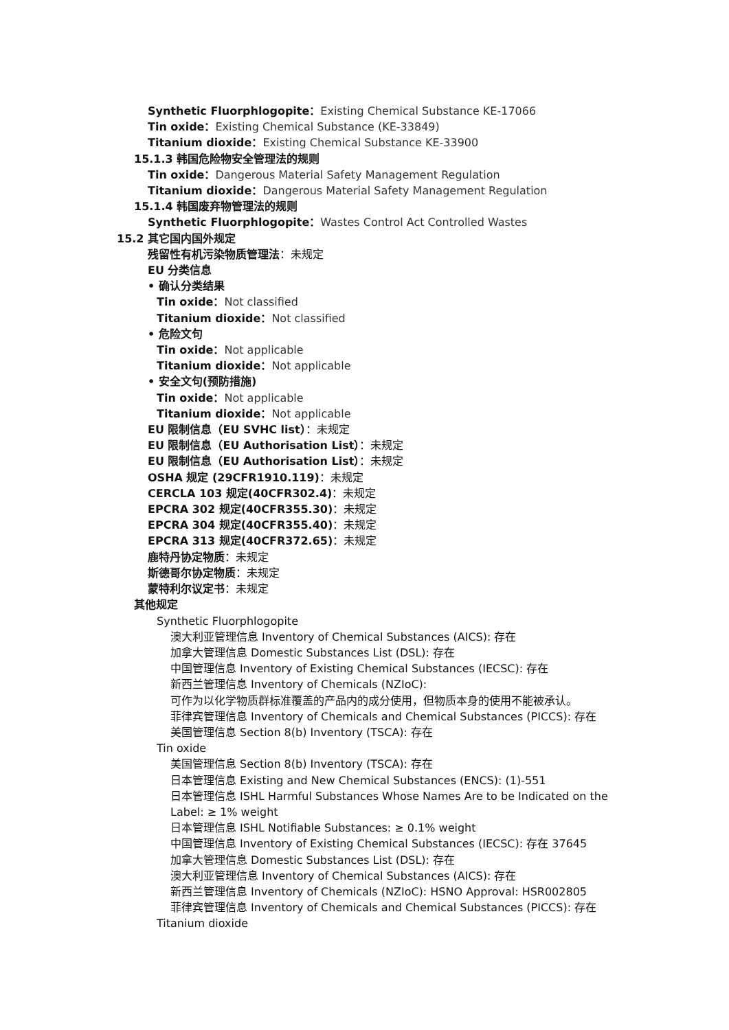Synthetic Fluorphlogopite：Existing Chemical Substance KE-17066
Tin oxide：Existing Chemical Substance (KE-33849)
Titanium dioxide：Existing Chemical Substance KE-33900
15.1.3 韩国危险物安全管理法的规则
Tin oxide：Dangerous Material Safety Management Regulation
Titanium dioxide：Dangerous Material Safety Management Regulation
15.1.4 韩国废弃物管理法的规则
Synthetic Fluorphlogopite：Wastes Control Act Controlled Wastes
15.2 其它国内国外规定
残留性有机污染物质管理法：未规定
EU 分类信息
• 确认分类结果
Tin oxide：Not classified
Titanium dioxide：Not classified
• 危险文句
Tin oxide：Not applicable
Titanium dioxide：Not applicable
• 安全文句(预防措施)
Tin oxide：Not applicable
Titanium dioxide：Not applicable
EU 限制信息（EU SVHC list）：未规定
EU 限制信息（EU Authorisation List）：未规定
EU 限制信息（EU Authorisation List）：未规定
OSHA 规定 (29CFR1910.119)：未规定
CERCLA 103 规定(40CFR302.4)：未规定
EPCRA 302 规定(40CFR355.30)：未规定
EPCRA 304 规定(40CFR355.40)：未规定
EPCRA 313 规定(40CFR372.65)：未规定
鹿特丹协定物质：未规定
斯德哥尔协定物质：未规定
蒙特利尔议定书：未规定
其他规定
Synthetic Fluorphlogopite
澳大利亚管理信息 Inventory of Chemical Substances (AICS): 存在
加拿大管理信息 Domestic Substances List (DSL): 存在
中国管理信息 Inventory of Existing Chemical Substances (IECSC): 存在
新西兰管理信息 Inventory of Chemicals (NZIoC):
可作为以化学物质群标准覆盖的产品内的成分使用，但物质本身的使用不能被承认。
菲律宾管理信息 Inventory of Chemicals and Chemical Substances (PICCS): 存在
美国管理信息 Section 8(b) Inventory (TSCA): 存在
Tin oxide
美国管理信息 Section 8(b) Inventory (TSCA): 存在
日本管理信息 Existing and New Chemical Substances (ENCS): (1)-551
日本管理信息 ISHL Harmful Substances Whose Names Are to be Indicated on the
Label: ≥ 1% weight
日本管理信息 ISHL Notifiable Substances: ≥ 0.1% weight
中国管理信息 Inventory of Existing Chemical Substances (IECSC): 存在 37645
加拿大管理信息 Domestic Substances List (DSL): 存在
澳大利亚管理信息 Inventory of Chemical Substances (AICS): 存在
新西兰管理信息 Inventory of Chemicals (NZIoC): HSNO Approval: HSR002805
菲律宾管理信息 Inventory of Chemicals and Chemical Substances (PICCS): 存在
Titanium dioxide